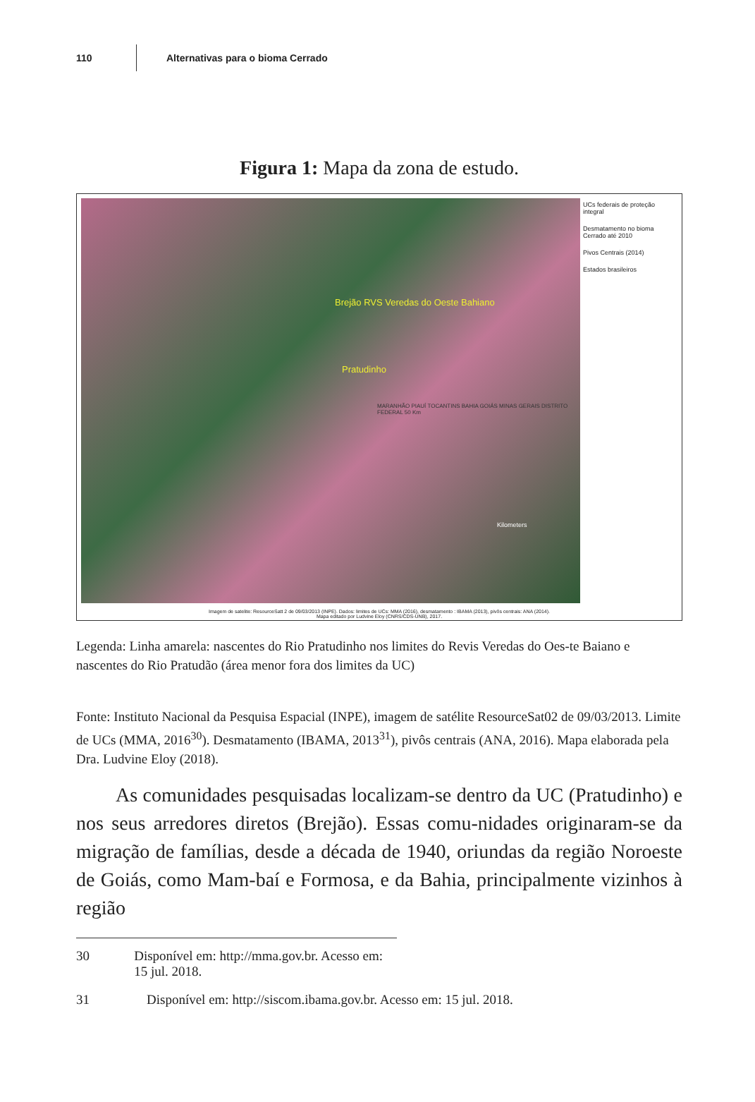110 Alternativas para o bioma Cerrado
Figura 1: Mapa da zona de estudo.
Brejão RVS Veredas do Oeste Bahiano
Pratudinho
MARANHÃO PIAUÍ TOCANTINS BAHIA GOIÁS MINAS GERAIS DISTRITO FEDERAL 50 Km
Kilometers
UCs federais de proteção integral
Desmatamento no bioma Cerrado até 2010
Pivos Centrais (2014)
Estados brasileiros
Imagem de satelite: ResourceSatt 2 de 09/03/2013 (INPE). Dados: limites de UCs: MMA (2016), desmatamento : IBAMA (2013), pivôs centrais: ANA (2014).
Mapa editado por Ludvine Eloy (CNRS/CDS-UNB), 2017.
Legenda: Linha amarela: nascentes do Rio Pratudinho nos limites do Revis Veredas do Oes-te Baiano e nascentes do Rio Pratudão (área menor fora dos limites da UC)
Fonte: Instituto Nacional da Pesquisa Espacial (INPE), imagem de satélite ResourceSat02 de 09/03/2013. Limite de UCs (MMA, 2016<sup>30</sup>). Desmatamento (IBAMA, 2013<sup>31</sup>), pivôs centrais (ANA, 2016). Mapa elaborada pela Dra. Ludvine Eloy (2018).
  As comunidades pesquisadas localizam-se dentro da UC (Pratudinho) e nos seus arredores diretos (Brejão). Essas comu-nidades originaram-se da migração de famílias, desde a década de 1940, oriundas da região Noroeste de Goiás, como Mam-baí e Formosa, e da Bahia, principalmente vizinhos à região
30 Disponível em: http://mma.gov.br. Acesso em: 15 jul. 2018.
31 Disponível em: http://siscom.ibama.gov.br. Acesso em: 15 jul. 2018.